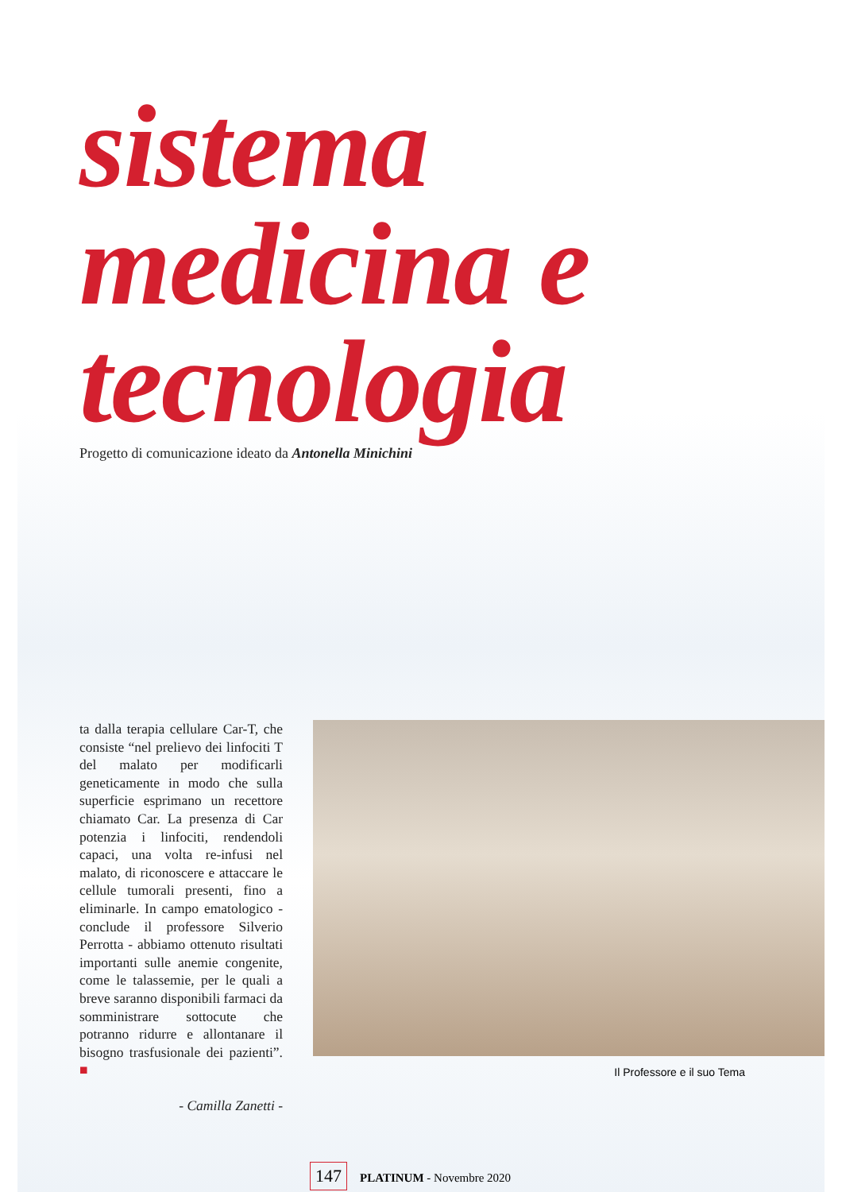sistema
medicina e
tecnologia
Progetto di comunicazione ideato da Antonella Minichini
ta dalla terapia cellulare Car-T, che consiste “nel prelievo dei linfociti T del malato per modificarli geneticamente in modo che sulla superficie esprimano un recettore chiamato Car. La presenza di Car potenzia i linfociti, rendendoli capaci, una volta re-infusi nel malato, di riconoscere e attaccare le cellule tumorali presenti, fino a eliminarle. In campo ematologico - conclude il professore Silverio Perrotta - abbiamo ottenuto risultati importanti sulle anemie congenite, come le talassemie, per le quali a breve saranno disponibili farmaci da somministrare sottocute che potranno ridurre e allontanare il bisogno trasfusionale dei pazienti”. ■
- Camilla Zanetti -
Il Professore e il suo Tema
147 PLATINUM - Novembre 2020